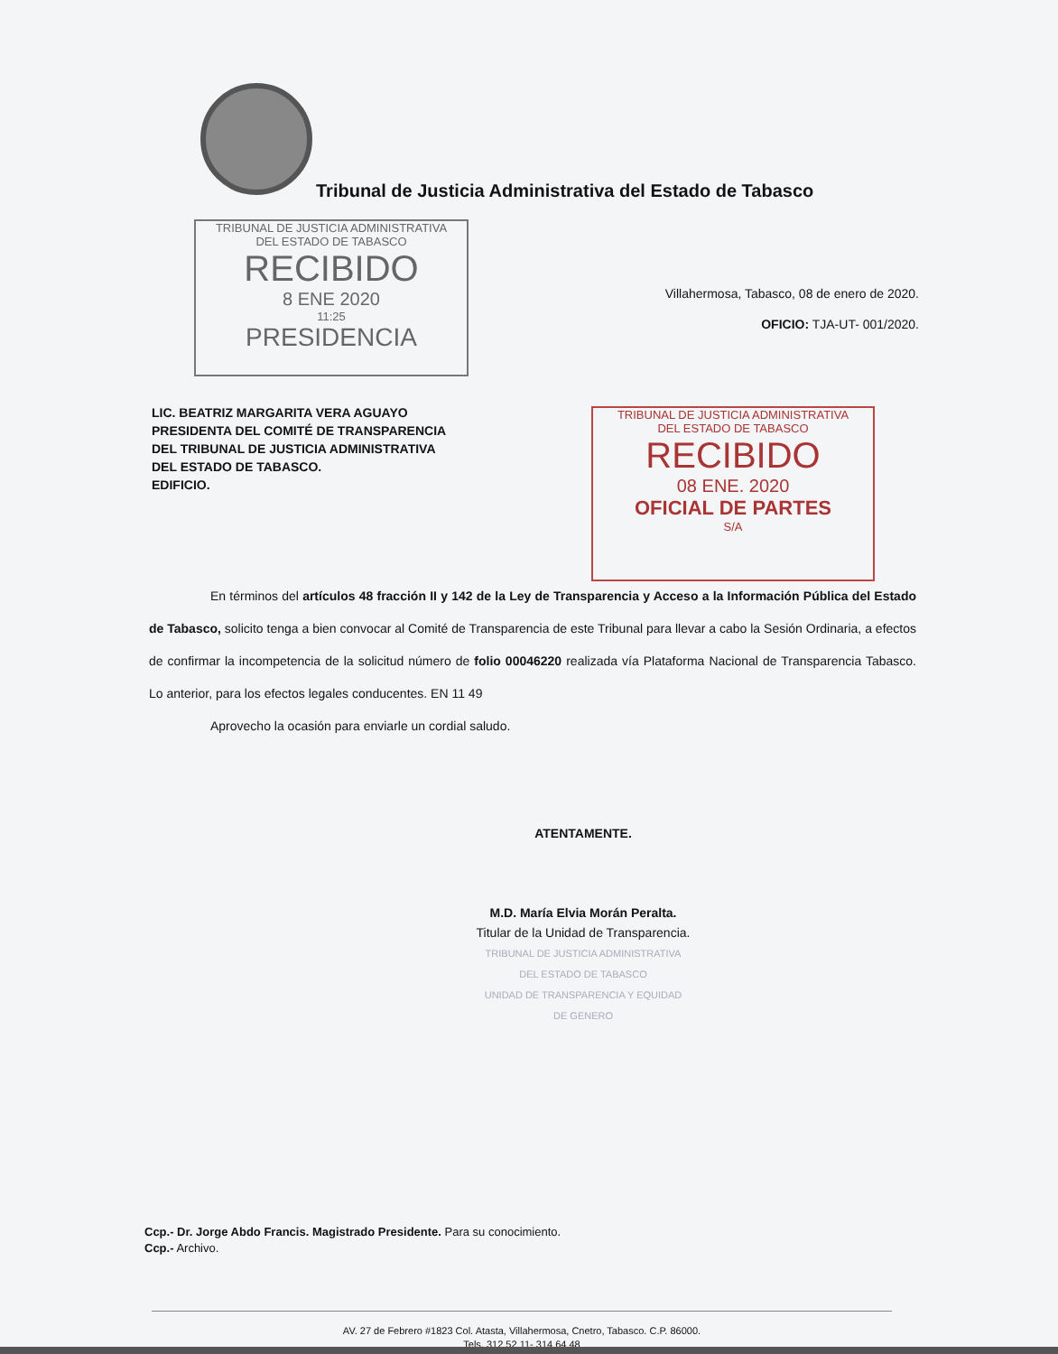Tribunal de Justicia Administrativa del Estado de Tabasco
TRIBUNAL DE JUSTICIA ADMINISTRATIVA
DEL ESTADO DE TABASCO
RECIBIDO
8 ENE 2020
11:25
PRESIDENCIA
Villahermosa, Tabasco, 08 de enero de 2020.
OFICIO: TJA-UT- 001/2020.
LIC. BEATRIZ MARGARITA VERA AGUAYO
PRESIDENTA DEL COMITÉ DE TRANSPARENCIA
DEL TRIBUNAL DE JUSTICIA ADMINISTRATIVA
DEL ESTADO DE TABASCO.
EDIFICIO.
TRIBUNAL DE JUSTICIA ADMINISTRATIVA
DEL ESTADO DE TABASCO
RECIBIDO
08 ENE. 2020
OFICIAL DE PARTES
S/A
En términos del artículos 48 fracción II y 142 de la Ley de Transparencia y Acceso a la Información Pública del Estado de Tabasco, solicito tenga a bien convocar al Comité de Transparencia de este Tribunal para llevar a cabo la Sesión Ordinaria, a efectos de confirmar la incompetencia de la solicitud número de folio 00046220 realizada vía Plataforma Nacional de Transparencia Tabasco. Lo anterior, para los efectos legales conducentes. EN 11 49
Aprovecho la ocasión para enviarle un cordial saludo.
ATENTAMENTE.
M.D. María Elvia Morán Peralta.
Titular de la Unidad de Transparencia.
TRIBUNAL DE JUSTICIA ADMINISTRATIVA
DEL ESTADO DE TABASCO
UNIDAD DE TRANSPARENCIA Y EQUIDAD
DE GENERO
Ccp.- Dr. Jorge Abdo Francis. Magistrado Presidente. Para su conocimiento.
Ccp.- Archivo.
AV. 27 de Febrero #1823 Col. Atasta, Villahermosa, Cnetro, Tabasco. C.P. 86000.
Tels. 312 52 11- 314 64 48